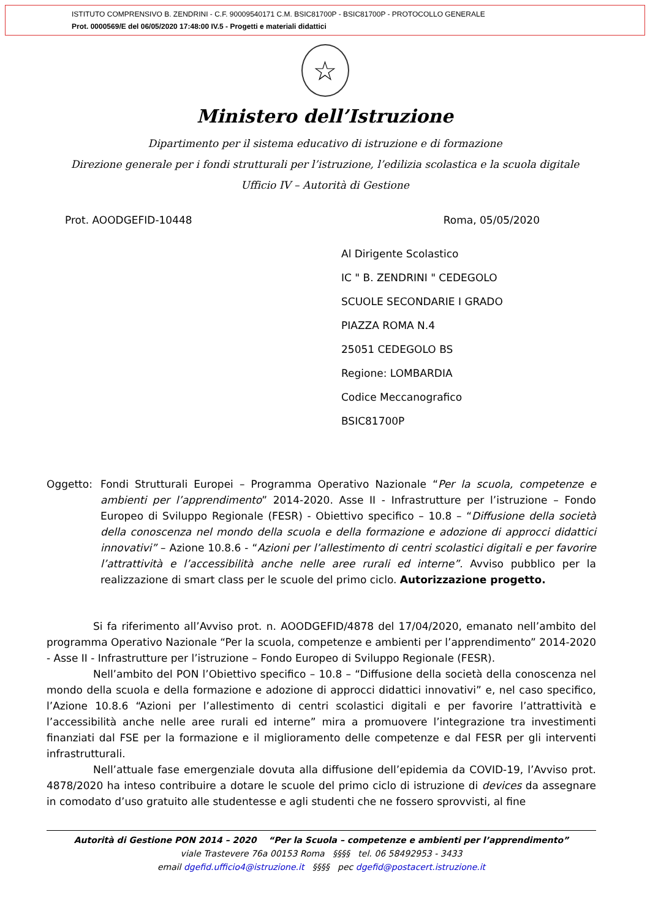ISTITUTO COMPRENSIVO B. ZENDRINI - C.F. 90009540171 C.M. BSIC81700P - BSIC81700P - PROTOCOLLO GENERALE
Prot. 0000569/E del 06/05/2020 17:48:00 IV.5 - Progetti e materiali didattici
☆
Ministero dell’Istruzione
Dipartimento per il sistema educativo di istruzione e di formazione
Direzione generale per i fondi strutturali per l’istruzione, l’edilizia scolastica e la scuola digitale
Ufficio IV – Autorità di Gestione
Prot. AOODGEFID-10448 Roma, 05/05/2020
Al Dirigente Scolastico
IC " B. ZENDRINI " CEDEGOLO
SCUOLE SECONDARIE I GRADO
PIAZZA ROMA N.4
25051 CEDEGOLO BS
Regione: LOMBARDIA
Codice Meccanografico
BSIC81700P
Oggetto: Fondi Strutturali Europei – Programma Operativo Nazionale “Per la scuola, competenze e ambienti per l’apprendimento” 2014-2020. Asse II - Infrastrutture per l’istruzione – Fondo Europeo di Sviluppo Regionale (FESR) - Obiettivo specifico – 10.8 – “Diffusione della società della conoscenza nel mondo della scuola e della formazione e adozione di approcci didattici innovativi” – Azione 10.8.6 - “Azioni per l’allestimento di centri scolastici digitali e per favorire l’attrattività e l’accessibilità anche nelle aree rurali ed interne”. Avviso pubblico per la realizzazione di smart class per le scuole del primo ciclo. Autorizzazione progetto.
Si fa riferimento all’Avviso prot. n. AOODGEFID/4878 del 17/04/2020, emanato nell’ambito del programma Operativo Nazionale “Per la scuola, competenze e ambienti per l’apprendimento” 2014-2020 - Asse II - Infrastrutture per l’istruzione – Fondo Europeo di Sviluppo Regionale (FESR).
Nell’ambito del PON l’Obiettivo specifico – 10.8 – “Diffusione della società della conoscenza nel mondo della scuola e della formazione e adozione di approcci didattici innovativi” e, nel caso specifico, l’Azione 10.8.6 “Azioni per l’allestimento di centri scolastici digitali e per favorire l’attrattività e l’accessibilità anche nelle aree rurali ed interne” mira a promuovere l’integrazione tra investimenti finanziati dal FSE per la formazione e il miglioramento delle competenze e dal FESR per gli interventi infrastrutturali.
Nell’attuale fase emergenziale dovuta alla diffusione dell’epidemia da COVID-19, l’Avviso prot. 4878/2020 ha inteso contribuire a dotare le scuole del primo ciclo di istruzione di devices da assegnare in comodato d’uso gratuito alle studentesse e agli studenti che ne fossero sprovvisti, al fine
Autorità di Gestione PON 2014 – 2020 “Per la Scuola – competenze e ambienti per l’apprendimento”
viale Trastevere 76a 00153 Roma §§§§ tel. 06 58492953 - 3433
email dgefid.ufficio4@istruzione.it §§§§ pec dgefid@postacert.istruzione.it